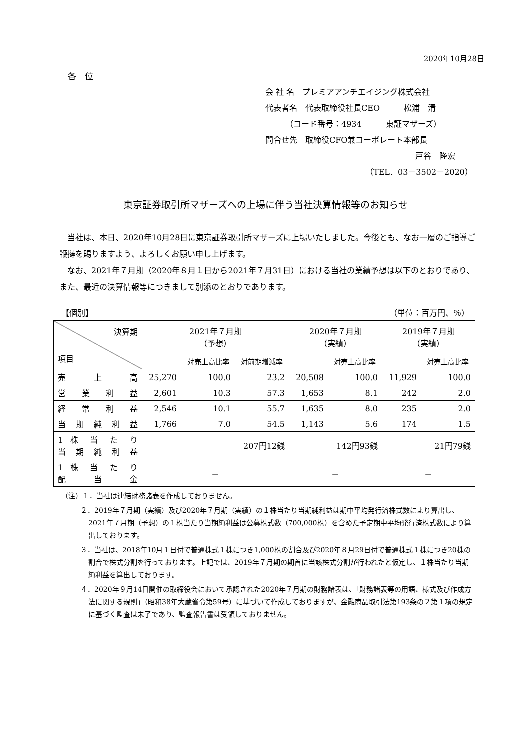2020年10月28日
各　位
会 社 名　プレミアアンチエイジング株式会社
代表者名　代表取締役社長CEO　　　松浦　清
　　　（コード番号：4934　　　東証マザーズ）
問合せ先　取締役CFO兼コーポレート本部長
戸谷　隆宏
（TEL．03－3502－2020）
東京証券取引所マザーズへの上場に伴う当社決算情報等のお知らせ
　当社は、本日、2020年10月28日に東京証券取引所マザーズに上場いたしました。今後とも、なお一層のご指導ご鞭撻を賜りますよう、よろしくお願い申し上げます。
　なお、2021年７月期（2020年８月１日から2021年７月31日）における当社の業績予想は以下のとおりであり、また、最近の決算情報等につきまして別添のとおりであります。
【個別】 （単位：百万円、％）
| 決算期 項目 | 2021年７月期 （予想） | | | 2020年７月期 （実績） | | 2019年７月期 （実績） | |
| --- | --- | --- | --- | --- | --- | --- | --- |
| | | 対売上高比率 | 対前期増減率 | | 対売上高比率 | | 対売上高比率 |
| 売 上 高 | 25,270 | 100.0 | 23.2 | 20,508 | 100.0 | 11,929 | 100.0 |
| 営 業 利 益 | 2,601 | 10.3 | 57.3 | 1,653 | 8.1 | 242 | 2.0 |
| 経 常 利 益 | 2,546 | 10.1 | 55.7 | 1,635 | 8.0 | 235 | 2.0 |
| 当 期 純 利 益 | 1,766 | 7.0 | 54.5 | 1,143 | 5.6 | 174 | 1.5 |
| 1 株 当 た り 当 期 純 利 益 | 207円12銭 | | | 142円93銭 | | 21円79銭 | |
| 1 株 当 た り 配 当 金 | － | | | － | | － | |
（注）１．当社は連結財務諸表を作成しておりません。
２．2019年７月期（実績）及び2020年７月期（実績）の１株当たり当期純利益は期中平均発行済株式数により算出し、2021年７月期（予想）の１株当たり当期純利益は公募株式数（700,000株）を含めた予定期中平均発行済株式数により算出しております。
３．当社は、2018年10月１日付で普通株式１株につき1,000株の割合及び2020年８月29日付で普通株式１株につき20株の割合で株式分割を行っております。上記では、2019年７月期の期首に当該株式分割が行われたと仮定し、１株当たり当期純利益を算出しております。
４．2020年９月14日開催の取締役会において承認された2020年７月期の財務諸表は、「財務諸表等の用語、様式及び作成方法に関する規則」（昭和38年大蔵省令第59号）に基づいて作成しておりますが、金融商品取引法第193条の２第１項の規定に基づく監査は未了であり、監査報告書は受領しておりません。